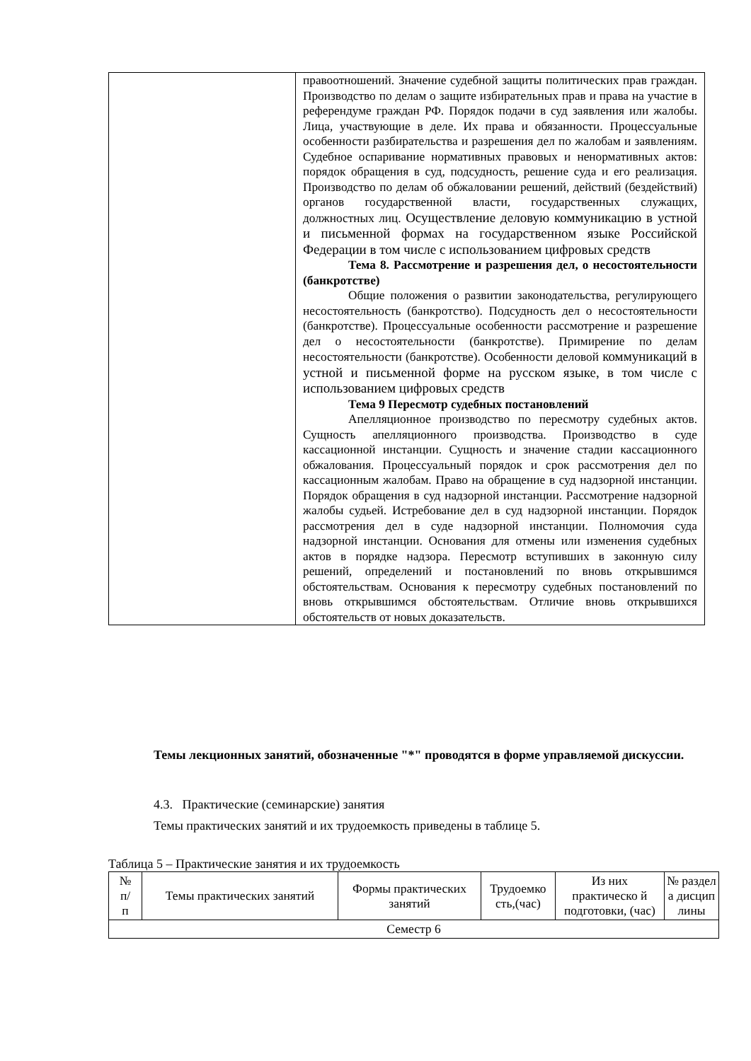| | правоотношений. Значение судебной защиты политических прав граждан. Производство по делам о защите избирательных прав и права на участие в референдуме граждан РФ. Порядок подачи в суд заявления или жалобы. Лица, участвующие в деле. Их права и обязанности. Процессуальные особенности разбирательства и разрешения дел по жалобам и заявлениям. Судебное оспаривание нормативных правовых и ненормативных актов: порядок обращения в суд, подсудность, решение суда и его реализация. Производство по делам об обжаловании решений, действий (бездействий) органов государственной власти, государственных служащих, должностных лиц. Осуществление деловую коммуникацию в устной и письменной формах на государственном языке Российской Федерации в том числе с использованием цифровых средств Тема 8. Рассмотрение и разрешения дел, о несостоятельности (банкротстве) Общие положения о развитии законодательства, регулирующего несостоятельность (банкротство). Подсудность дел о несостоятельности (банкротстве). Процессуальные особенности рассмотрение и разрешение дел о несостоятельности (банкротстве). Примирение по делам несостоятельности (банкротстве). Особенности деловой коммуникаций в устной и письменной форме на русском языке, в том числе с использованием цифровых средств Тема 9 Пересмотр судебных постановлений Апелляционное производство по пересмотру судебных актов. Сущность апелляционного производства. Производство в суде кассационной инстанции. Сущность и значение стадии кассационного обжалования. Процессуальный порядок и срок рассмотрения дел по кассационным жалобам. Право на обращение в суд надзорной инстанции. Порядок обращения в суд надзорной инстанции. Рассмотрение надзорной жалобы судьей. Истребование дел в суд надзорной инстанции. Порядок рассмотрения дел в суде надзорной инстанции. Полномочия суда надзорной инстанции. Основания для отмены или изменения судебных актов в порядке надзора. Пересмотр вступивших в законную силу решений, определений и постановлений по вновь открывшимся обстоятельствам. Основания к пересмотру судебных постановлений по вновь открывшимся обстоятельствам. Отличие вновь открывшихся обстоятельств от новых доказательств. |
Темы лекционных занятий, обозначенные "*" проводятся в форме управляемой дискуссии.
4.3. Практические (семинарские) занятия
Темы практических занятий и их трудоемкость приведены в таблице 5.
Таблица 5 – Практические занятия и их трудоемкость
| № п/ п | Темы практических занятий | Формы практических занятий | Трудоемко сть,(час) | Из них практическо й подготовки, (час) | № раздел а дисцип лины |
| Семестр 6 | | | | | |